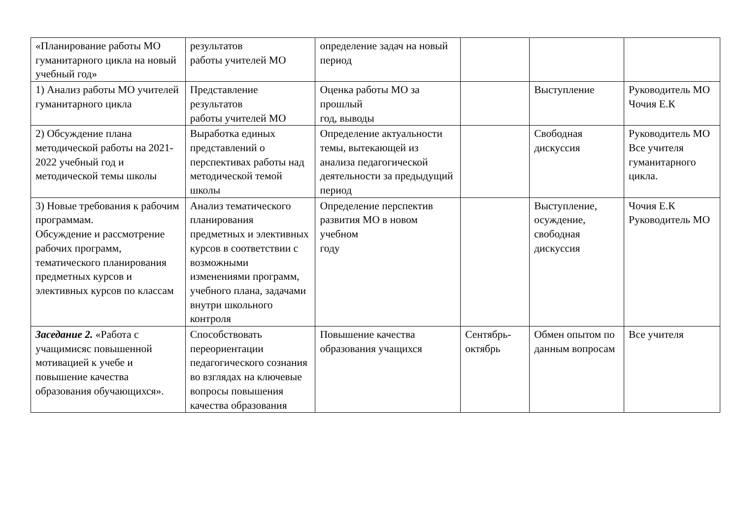| «Планирование работы МО гуманитарного цикла на новый учебный год» | результатов работы учителей МО | определение задач на новый период | | | |
| 1) Анализ работы МО учителей гуманитарного цикла | Представление результатов работы учителей МО | Оценка работы МО за прошлый год, выводы | | Выступление | Руководитель МО Чочия Е.К |
| 2) Обсуждение плана методической работы на 2021-2022 учебный год и методической темы школы | Выработка единых представлений о перспективах работы над методической темой школы | Определение актуальности темы, вытекающей из анализа педагогической деятельности за предыдущий период | | Свободная дискуссия | Руководитель МО Все учителя гуманитарного цикла. |
| 3) Новые требования к рабочим программам. Обсуждение и рассмотрение рабочих программ, тематического планирования предметных курсов и элективных курсов по классам | Анализ тематического планирования предметных и элективных курсов в соответствии с возможными изменениями программ, учебного плана, задачами внутри школьного контроля | Определение перспектив развития МО в новом учебном году | | Выступление, осуждение, свободная дискуссия | Чочия Е.К Руководитель МО |
| Заседание 2. «Работа с учащимисяс повышенной мотивацией к учебе и повышение качества образования обучающихся». | Способствовать переориентации педагогического сознания во взглядах на ключевые вопросы повышения качества образования | Повышение качества образования учащихся | Сентябрь-октябрь | Обмен опытом по данным вопросам | Все учителя |